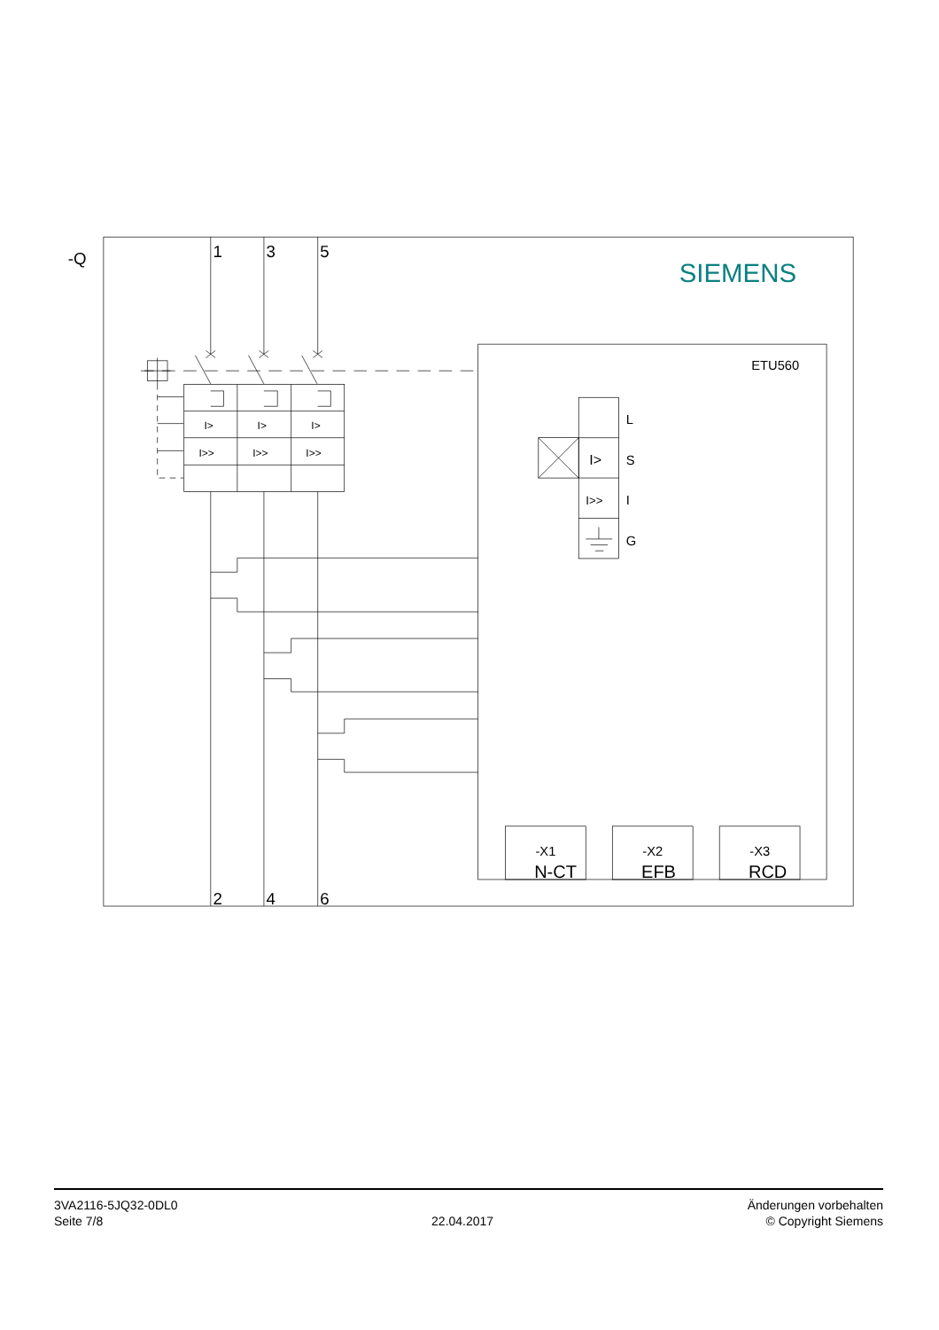-Q
1
3
5
SIEMENS
I>
I>
I>
I>>
I>>
I>>
ETU560
L
S
I
G
I>
I>>
-X1
N-CT
-X2
EFB
-X3
RCD
2
4
6
3VA2116-5JQ32-0DL0
Seite 7/8
22.04.2017
Änderungen vorbehalten
© Copyright Siemens